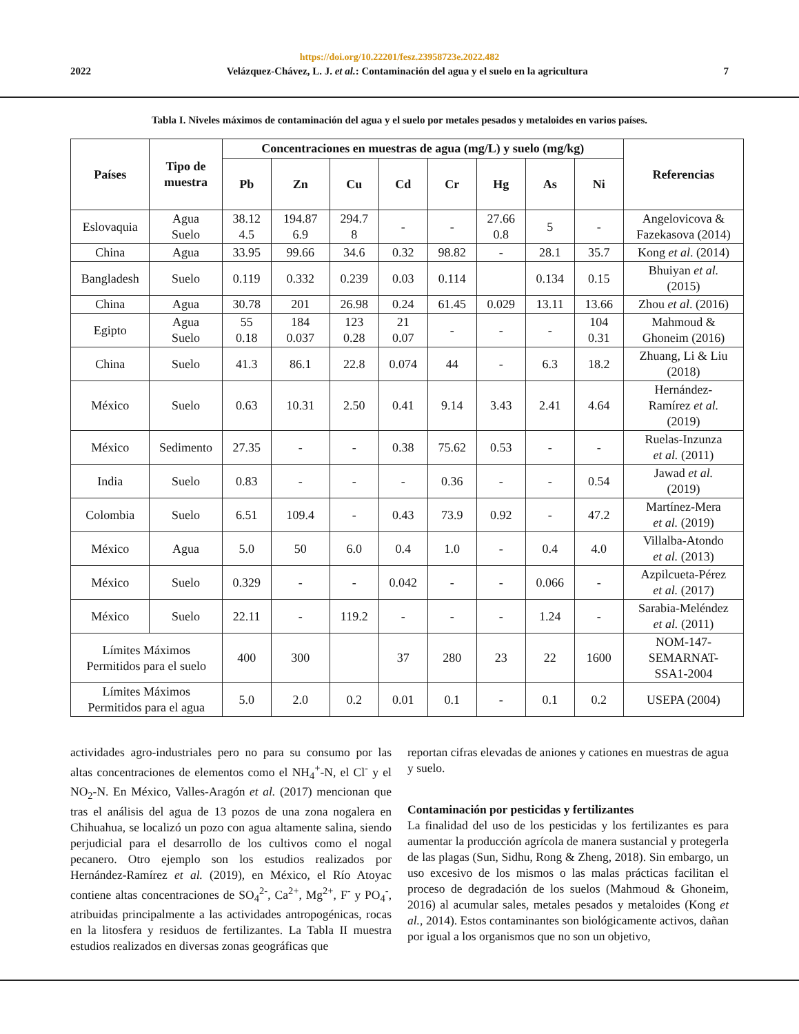https://doi.org/10.22201/fesz.23958723e.2022.482
2022 Velázquez-Chávez, L. J. et al.: Contaminación del agua y el suelo en la agricultura 7
Tabla I. Niveles máximos de contaminación del agua y el suelo por metales pesados y metaloides en varios países.
| Países | Tipo de muestra | Concentraciones en muestras de agua (mg/L) y suelo (mg/kg) | | | | | | | | Referencias |
| --- | --- | --- | --- | --- | --- | --- | --- | --- | --- | --- |
| | | Pb | Zn | Cu | Cd | Cr | Hg | As | Ni | |
| Eslovaquia | Agua Suelo | 38.12 4.5 | 194.87 6.9 | 294.7 8 | - | - | 27.66 0.8 | 5 | - | Angelovicova & Fazekasova (2014) |
| China | Agua | 33.95 | 99.66 | 34.6 | 0.32 | 98.82 | - | 28.1 | 35.7 | Kong et al . (2014) |
| Bangladesh | Suelo | 0.119 | 0.332 | 0.239 | 0.03 | 0.114 | | 0.134 | 0.15 | Bhuiyan et al. (2015) |
| China | Agua | 30.78 | 201 | 26.98 | 0.24 | 61.45 | 0.029 | 13.11 | 13.66 | Zhou et al . (2016) |
| Egipto | Agua Suelo | 55 0.18 | 184 0.037 | 123 0.28 | 21 0.07 | - | - | - | 104 0.31 | Mahmoud & Ghoneim (2016) |
| China | Suelo | 41.3 | 86.1 | 22.8 | 0.074 | 44 | - | 6.3 | 18.2 | Zhuang, Li & Liu (2018) |
| México | Suelo | 0.63 | 10.31 | 2.50 | 0.41 | 9.14 | 3.43 | 2.41 | 4.64 | Hernández- Ramírez et al. (2019) |
| México | Sedimento | 27.35 | - | - | 0.38 | 75.62 | 0.53 | - | - | Ruelas-Inzunza et al. (2011) |
| India | Suelo | 0.83 | - | - | - | 0.36 | - | - | 0.54 | Jawad et al. (2019) |
| Colombia | Suelo | 6.51 | 109.4 | - | 0.43 | 73.9 | 0.92 | - | 47.2 | Martínez-Mera et al. (2019) |
| México | Agua | 5.0 | 50 | 6.0 | 0.4 | 1.0 | - | 0.4 | 4.0 | Villalba-Atondo et al. (2013) |
| México | Suelo | 0.329 | - | - | 0.042 | - | - | 0.066 | - | Azpilcueta-Pérez et al. (2017) |
| México | Suelo | 22.11 | - | 119.2 | - | - | - | 1.24 | - | Sarabia-Meléndez et al. (2011) |
| Límites Máximos Permitidos para el suelo | | 400 | 300 | | 37 | 280 | 23 | 22 | 1600 | NOM-147- SEMARNAT- SSA1-2004 |
| Límites Máximos Permitidos para el agua | | 5.0 | 2.0 | 0.2 | 0.01 | 0.1 | - | 0.1 | 0.2 | USEPA (2004) |
actividades agro-industriales pero no para su consumo por las altas concentraciones de elementos como el NH<sub>4</sub><sup>+</sup>-N, el Cl<sup>-</sup> y el NO<sub>2</sub>-N. En México, Valles-Aragón et al. (2017) mencionan que tras el análisis del agua de 13 pozos de una zona nogalera en Chihuahua, se localizó un pozo con agua altamente salina, siendo perjudicial para el desarrollo de los cultivos como el nogal pecanero. Otro ejemplo son los estudios realizados por Hernández-Ramírez et al. (2019), en México, el Río Atoyac contiene altas concentraciones de SO<sub>4</sub><sup>2-</sup>, Ca<sup>2+</sup>, Mg<sup>2+</sup>, F<sup>-</sup> y PO<sub>4</sub><sup>-</sup>, atribuidas principalmente a las actividades antropogénicas, rocas en la litosfera y residuos de fertilizantes. La Tabla II muestra estudios realizados en diversas zonas geográficas que
reportan cifras elevadas de aniones y cationes en muestras de agua y suelo.
Contaminación por pesticidas y fertilizantes
La finalidad del uso de los pesticidas y los fertilizantes es para aumentar la producción agrícola de manera sustancial y protegerla de las plagas (Sun, Sidhu, Rong & Zheng, 2018). Sin embargo, un uso excesivo de los mismos o las malas prácticas facilitan el proceso de degradación de los suelos (Mahmoud & Ghoneim, 2016) al acumular sales, metales pesados y metaloides (Kong et al., 2014). Estos contaminantes son biológicamente activos, dañan por igual a los organismos que no son un objetivo,